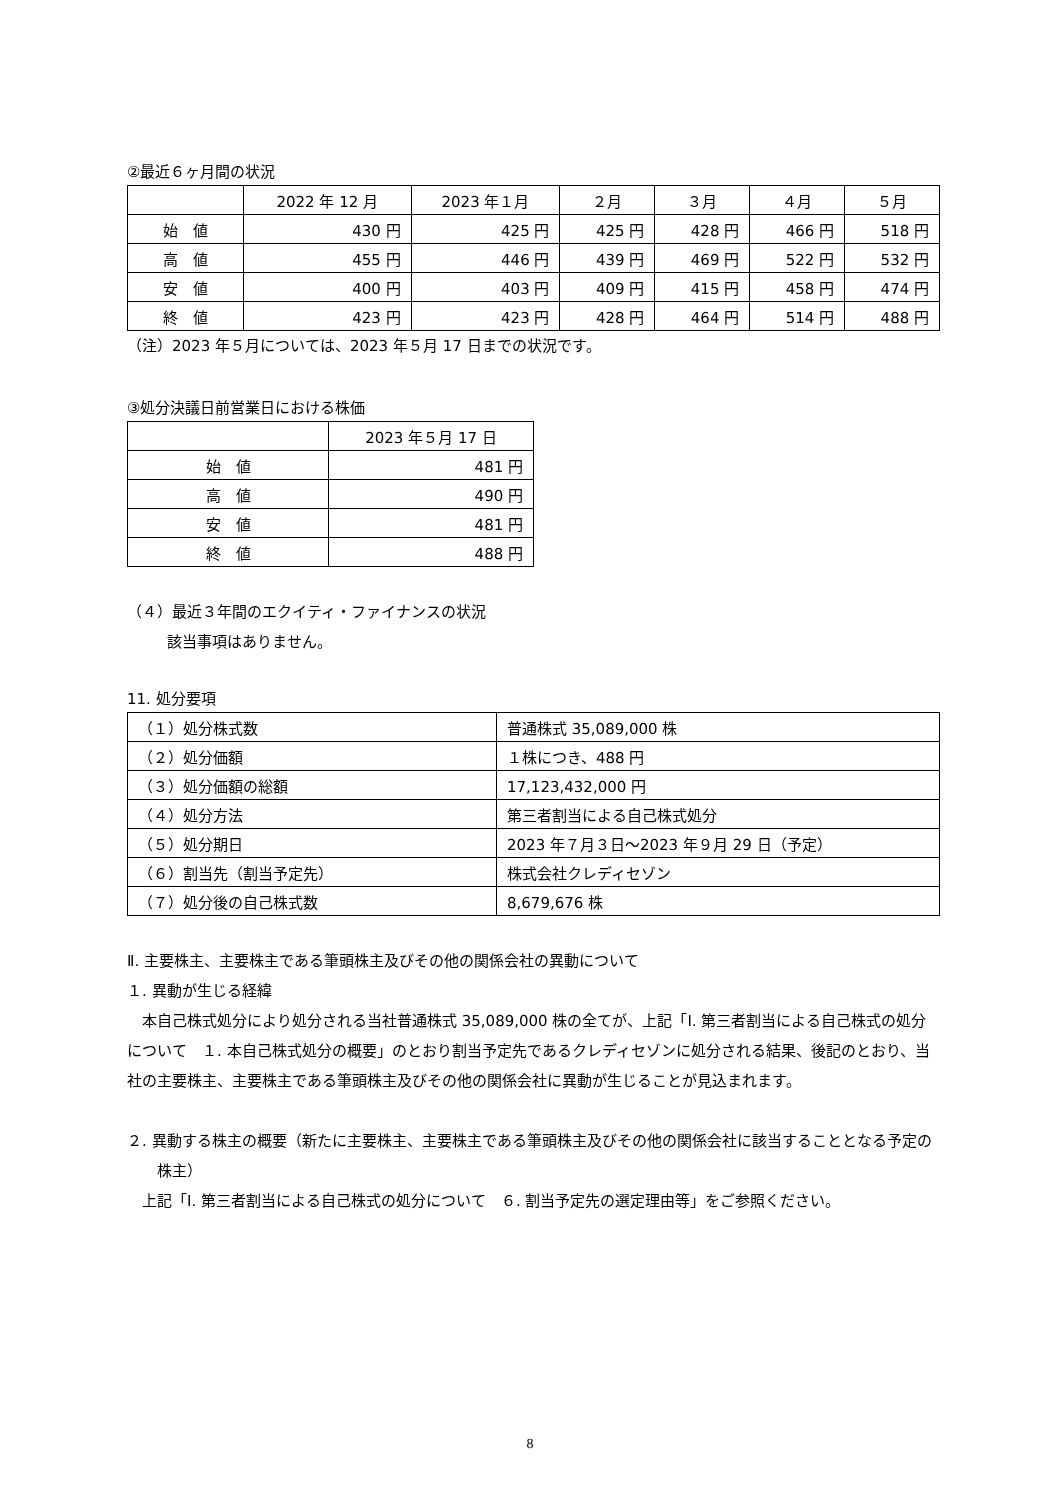②最近６ヶ月間の状況
| | 2022 年 12 月 | 2023 年１月 | ２月 | ３月 | ４月 | ５月 |
| --- | --- | --- | --- | --- | --- | --- |
| 始 値 | 430 円 | 425 円 | 425 円 | 428 円 | 466 円 | 518 円 |
| 高 値 | 455 円 | 446 円 | 439 円 | 469 円 | 522 円 | 532 円 |
| 安 値 | 400 円 | 403 円 | 409 円 | 415 円 | 458 円 | 474 円 |
| 終 値 | 423 円 | 423 円 | 428 円 | 464 円 | 514 円 | 488 円 |
（注）2023 年５月については、2023 年５月 17 日までの状況です。
③処分決議日前営業日における株価
| | 2023 年５月 17 日 |
| --- | --- |
| 始 値 | 481 円 |
| 高 値 | 490 円 |
| 安 値 | 481 円 |
| 終 値 | 488 円 |
（４）最近３年間のエクイティ・ファイナンスの状況
該当事項はありません。
11. 処分要項
| （１）処分株式数 | 普通株式 35,089,000 株 |
| （２）処分価額 | １株につき、488 円 |
| （３）処分価額の総額 | 17,123,432,000 円 |
| （４）処分方法 | 第三者割当による自己株式処分 |
| （５）処分期日 | 2023 年７月３日～2023 年９月 29 日（予定） |
| （６）割当先（割当予定先） | 株式会社クレディセゾン |
| （７）処分後の自己株式数 | 8,679,676 株 |
Ⅱ. 主要株主、主要株主である筆頭株主及びその他の関係会社の異動について
１. 異動が生じる経緯
　本自己株式処分により処分される当社普通株式 35,089,000 株の全てが、上記「Ⅰ. 第三者割当による自己株式の処分について　１. 本自己株式処分の概要」のとおり割当予定先であるクレディセゾンに処分される結果、後記のとおり、当社の主要株主、主要株主である筆頭株主及びその他の関係会社に異動が生じることが見込まれます。
２. 異動する株主の概要（新たに主要株主、主要株主である筆頭株主及びその他の関係会社に該当することとなる予定の株主）
　上記「Ⅰ. 第三者割当による自己株式の処分について　６. 割当予定先の選定理由等」をご参照ください。
8